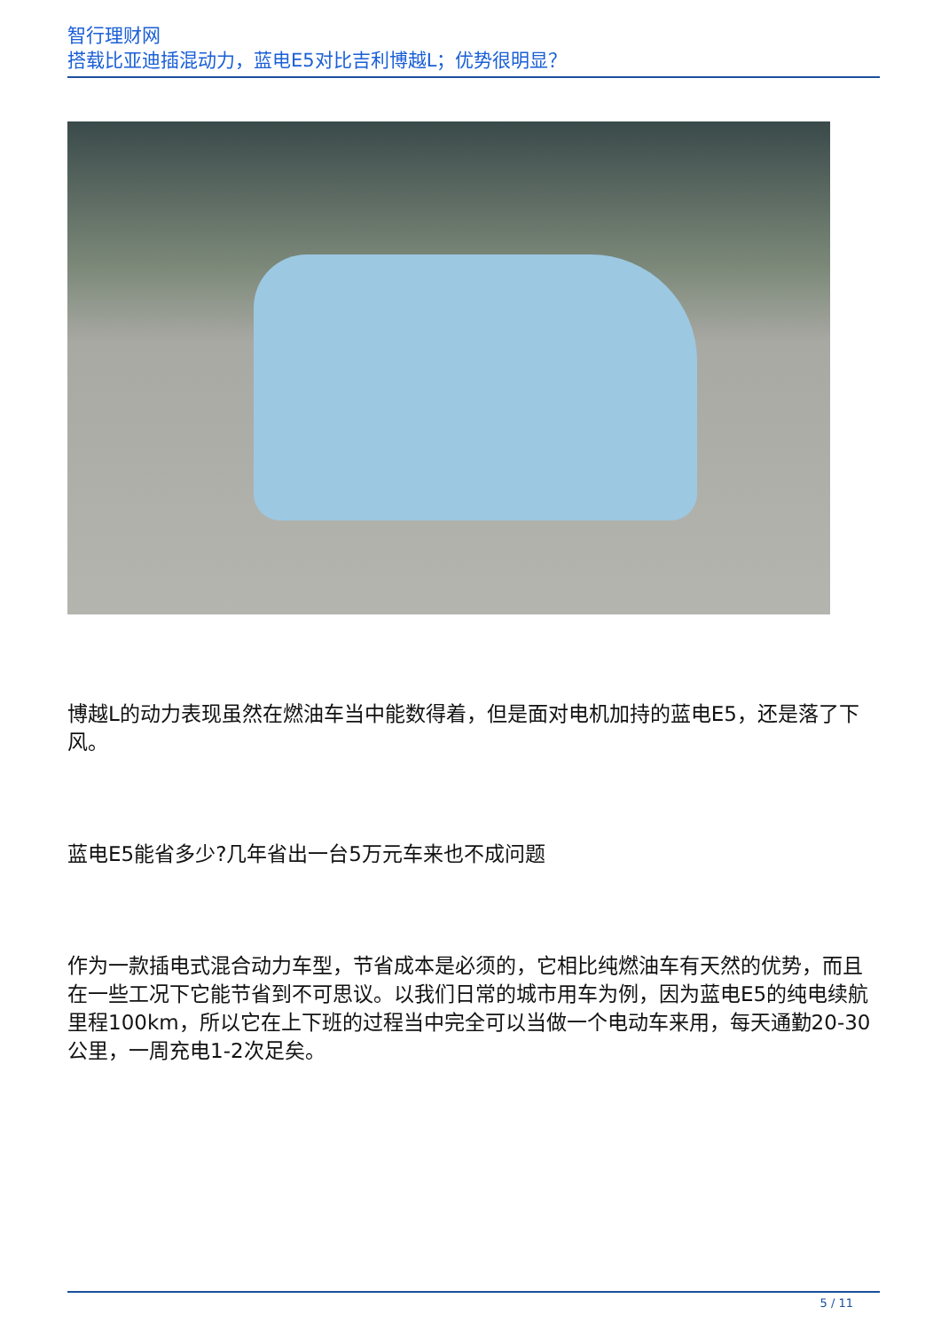智行理财网
搭载比亚迪插混动力，蓝电E5对比吉利博越L；优势很明显？
博越L的动力表现虽然在燃油车当中能数得着，但是面对电机加持的蓝电E5，还是落了下风。
蓝电E5能省多少?几年省出一台5万元车来也不成问题
作为一款插电式混合动力车型，节省成本是必须的，它相比纯燃油车有天然的优势，而且在一些工况下它能节省到不可思议。以我们日常的城市用车为例，因为蓝电E5的纯电续航里程100km，所以它在上下班的过程当中完全可以当做一个电动车来用，每天通勤20-30公里，一周充电1-2次足矣。
5 / 11